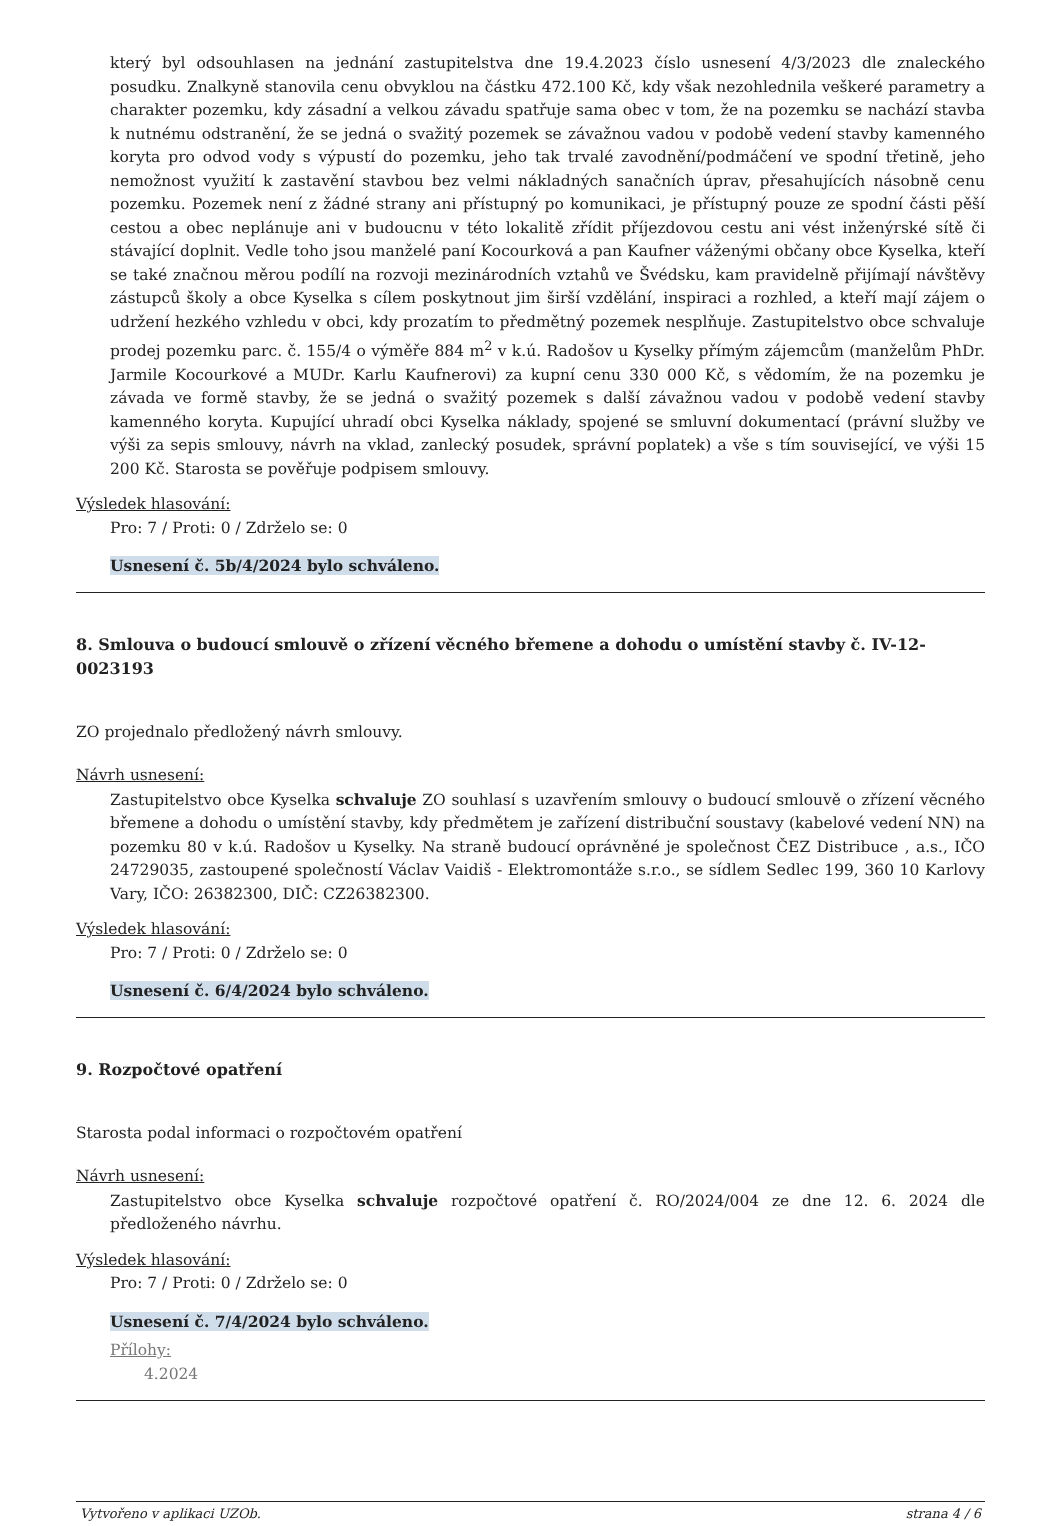který byl odsouhlasen na jednání zastupitelstva dne 19.4.2023 číslo usnesení 4/3/2023 dle znaleckého posudku. Znalkyně stanovila cenu obvyklou na částku 472.100 Kč, kdy však nezohlednila veškeré parametry a charakter pozemku, kdy zásadní a velkou závadu spatřuje sama obec v tom, že na pozemku se nachází stavba k nutnému odstranění, že se jedná o svažitý pozemek se závažnou vadou v podobě vedení stavby kamenného koryta pro odvod vody s výpustí do pozemku, jeho tak trvalé zavodnění/podmáčení ve spodní třetině, jeho nemožnost využití k zastavění stavbou bez velmi nákladných sanačních úprav, přesahujících násobně cenu pozemku. Pozemek není z žádné strany ani přístupný po komunikaci, je přístupný pouze ze spodní části pěší cestou a obec neplánuje ani v budoucnu v této lokalitě zřídit příjezdovou cestu ani vést inženýrské sítě či stávající doplnit. Vedle toho jsou manželé paní Kocourková a pan Kaufner váženými občany obce Kyselka, kteří se také značnou měrou podílí na rozvoji mezinárodních vztahů ve Švédsku, kam pravidelně přijímají návštěvy zástupců školy a obce Kyselka s cílem poskytnout jim širší vzdělání, inspiraci a rozhled, a kteří mají zájem o udržení hezkého vzhledu v obci, kdy prozatím to předmětný pozemek nesplňuje. Zastupitelstvo obce schvaluje prodej pozemku parc. č. 155/4 o výměře 884 m<sup>2</sup> v k.ú. Radošov u Kyselky přímým zájemcům (manželům PhDr. Jarmile Kocourkové a MUDr. Karlu Kaufnerovi) za kupní cenu 330 000 Kč, s vědomím, že na pozemku je závada ve formě stavby, že se jedná o svažitý pozemek s další závažnou vadou v podobě vedení stavby kamenného koryta. Kupující uhradí obci Kyselka náklady, spojené se smluvní dokumentací (právní služby ve výši za sepis smlouvy, návrh na vklad, zanlecký posudek, správní poplatek) a vše s tím související, ve výši 15 200 Kč. Starosta se pověřuje podpisem smlouvy.
Výsledek hlasování:
Pro: 7 / Proti: 0 / Zdrželo se: 0
Usnesení č. 5b/4/2024 bylo schváleno.
8. Smlouva o budoucí smlouvě o zřízení věcného břemene a dohodu o umístění stavby č. IV-12-0023193
ZO projednalo předložený návrh smlouvy.
Návrh usnesení:
Zastupitelstvo obce Kyselka schvaluje ZO souhlasí s uzavřením smlouvy o budoucí smlouvě o zřízení věcného břemene a dohodu o umístění stavby, kdy předmětem je zařízení distribuční soustavy (kabelové vedení NN) na pozemku 80 v k.ú. Radošov u Kyselky. Na straně budoucí oprávněné je společnost ČEZ Distribuce , a.s., IČO 24729035, zastoupené společností Václav Vaidiš - Elektromontáže s.r.o., se sídlem Sedlec 199, 360 10 Karlovy Vary, IČO: 26382300, DIČ: CZ26382300.
Výsledek hlasování:
Pro: 7 / Proti: 0 / Zdrželo se: 0
Usnesení č. 6/4/2024 bylo schváleno.
9. Rozpočtové opatření
Starosta podal informaci o rozpočtovém opatření
Návrh usnesení:
Zastupitelstvo obce Kyselka schvaluje rozpočtové opatření č. RO/2024/004 ze dne 12. 6. 2024 dle předloženého návrhu.
Výsledek hlasování:
Pro: 7 / Proti: 0 / Zdrželo se: 0
Usnesení č. 7/4/2024 bylo schváleno.
Přílohy:
4.2024
Vytvořeno v aplikaci UZOb. strana 4 / 6